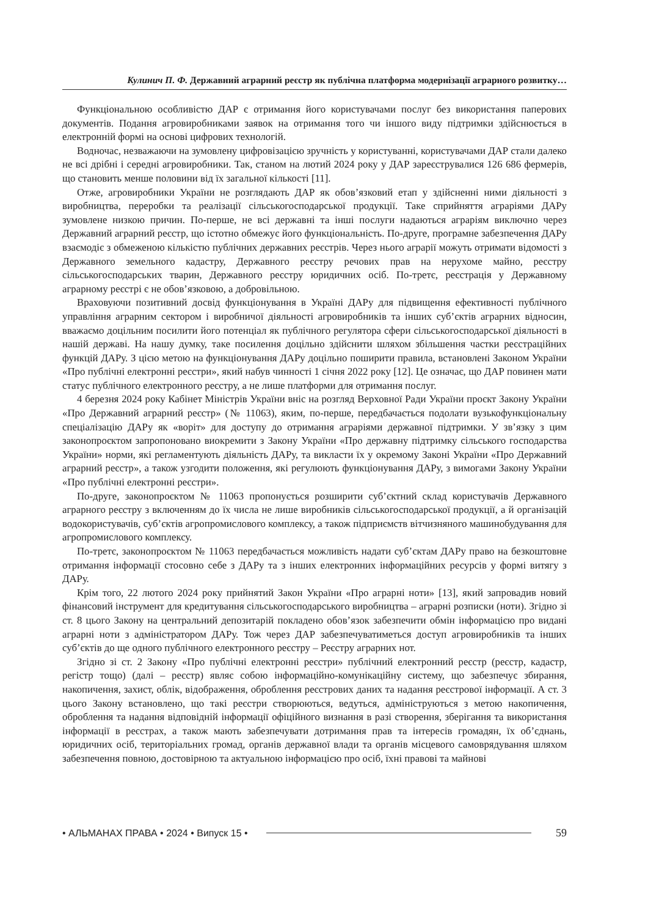Кулинич П. Ф. Державний аграрний реєстр як публічна платформа модернізації аграрного розвитку…
Функціональною особливістю ДАР є отримання його користувачами послуг без використання паперових документів. Подання агровиробниками заявок на отримання того чи іншого виду підтримки здійснюється в електронній формі на основі цифрових технологій.
Водночас, незважаючи на зумовлену цифровізацією зручність у користуванні, користувачами ДАР стали далеко не всі дрібні і середні агровиробники. Так, станом на лютий 2024 року у ДАР зареєструвалися 126 686 фермерів, що становить менше половини від їх загальної кількості [11].
Отже, агровиробники України не розглядають ДАР як обов’язковий етап у здійсненні ними діяльності з виробництва, переробки та реалізації сільськогосподарської продукції. Таке сприйняття аграріями ДАРу зумовлене низкою причин. По-перше, не всі державні та інші послуги надаються аграріям виключно через Державний аграрний реєстр, що істотно обмежує його функціональність. По-друге, програмне забезпечення ДАРу взаємодіє з обмеженою кількістю публічних державних реєстрів. Через нього аграрії можуть отримати відомості з Державного земельного кадастру, Державного реєстру речових прав на нерухоме майно, реєстру сільськогосподарських тварин, Державного реєстру юридичних осіб. По-третє, реєстрація у Державному аграрному реєстрі є не обов’язковою, а добровільною.
Враховуючи позитивний досвід функціонування в Україні ДАРу для підвищення ефективності публічного управління аграрним сектором і виробничої діяльності агровиробників та інших суб’єктів аграрних відносин, вважаємо доцільним посилити його потенціал як публічного регулятора сфери сільськогосподарської діяльності в нашій державі. На нашу думку, таке посилення доцільно здійснити шляхом збільшення частки реєстраційних функцій ДАРу. З цією метою на функціонування ДАРу доцільно поширити правила, встановлені Законом України «Про публічні електронні реєстри», який набув чинності 1 січня 2022 року [12]. Це означає, що ДАР повинен мати статус публічного електронного реєстру, а не лише платформи для отримання послуг.
4 березня 2024 року Кабінет Міністрів України вніс на розгляд Верховної Ради України проєкт Закону України «Про Державний аграрний реєстр» (№ 11063), яким, по-перше, передбачається подолати вузькофункціональну спеціалізацію ДАРу як «воріт» для доступу до отримання аграріями державної підтримки. У зв’язку з цим законопроєктом запропоновано виокремити з Закону України «Про державну підтримку сільського господарства України» норми, які регламентують діяльність ДАРу, та викласти їх у окремому Законі України «Про Державний аграрний реєстр», а також узгодити положення, які регулюють функціонування ДАРу, з вимогами Закону України «Про публічні електронні реєстри».
По-друге, законопроєктом № 11063 пропонується розширити суб’єктний склад користувачів Державного аграрного реєстру з включенням до їх числа не лише виробників сільськогосподарської продукції, а й організацій водокористувачів, суб’єктів агропромислового комплексу, а також підприємств вітчизняного машинобудування для агропромислового комплексу.
По-третє, законопроєктом № 11063 передбачається можливість надати суб’єктам ДАРу право на безкоштовне отримання інформації стосовно себе з ДАРу та з інших електронних інформаційних ресурсів у формі витягу з ДАРу.
Крім того, 22 лютого 2024 року прийнятий Закон України «Про аграрні ноти» [13], який запровадив новий фінансовий інструмент для кредитування сільськогосподарського виробництва – аграрні розписки (ноти). Згідно зі ст. 8 цього Закону на центральний депозитарій покладено обов’язок забезпечити обмін інформацією про видані аграрні ноти з адміністратором ДАРу. Тож через ДАР забезпечуватиметься доступ агровиробників та інших суб’єктів до ще одного публічного електронного реєстру – Реєстру аграрних нот.
Згідно зі ст. 2 Закону «Про публічні електронні реєстри» публічний електронний реєстр (реєстр, кадастр, регістр тощо) (далі – реєстр) являє собою інформаційно-комунікаційну систему, що забезпечує збирання, накопичення, захист, облік, відображення, оброблення реєстрових даних та надання реєстрової інформації. А ст. 3 цього Закону встановлено, що такі реєстри створюються, ведуться, адмініструються з метою накопичення, оброблення та надання відповідній інформації офіційного визнання в разі створення, зберігання та використання інформації в реєстрах, а також мають забезпечувати дотримання прав та інтересів громадян, їх об’єднань, юридичних осіб, територіальних громад, органів державної влади та органів місцевого самоврядування шляхом забезпечення повною, достовірною та актуальною інформацією про осіб, їхні правові та майнові
• АЛЬМАНАХ ПРАВА • 2024 • Випуск 15 • 59